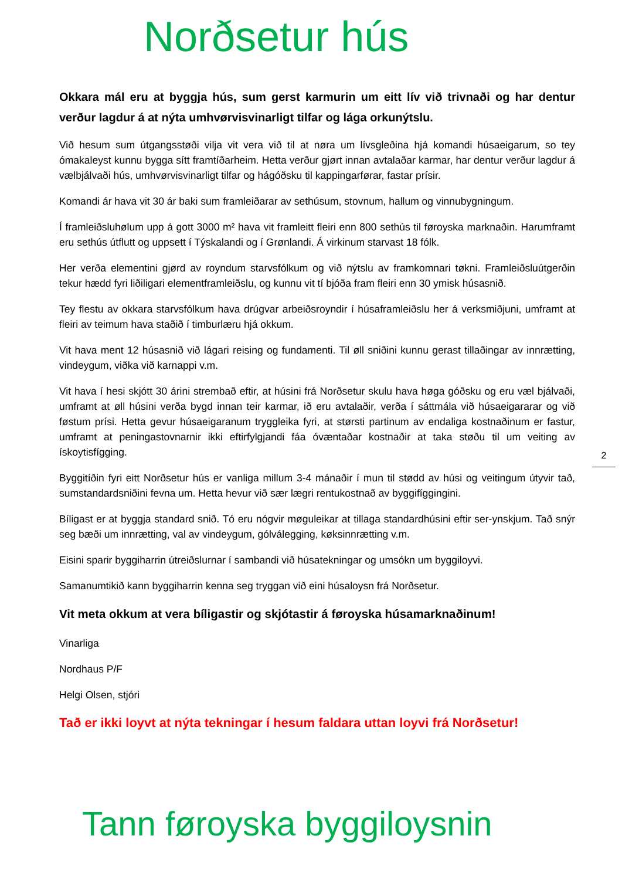Norðsetur hús
Okkara mál eru at byggja hús, sum gerst karmurin um eitt lív við trivnaði og har dentur verður lagdur á at nýta umhvørvisvinarligt tilfar og lága orkunýtslu.
Við hesum sum útgangsstøði vilja vit vera við til at nøra um lívsgleðina hjá komandi húsaeigarum, so tey ómakaleyst kunnu bygga sítt framtíðarheim. Hetta verður gjørt innan avtalaðar karmar, har dentur verður lagdur á vælbjálvaði hús, umhvørvisvinarligt tilfar og hágóðsku til kappingarførar, fastar prísir.
Komandi ár hava vit 30 ár baki sum framleiðarar av sethúsum, stovnum, hallum og vinnubygningum.
Í framleiðsluhølum upp á gott 3000 m² hava vit framleitt fleiri enn 800 sethús til føroyska marknaðin. Harumframt eru sethús útflutt og uppsett í Týskalandi og í Grønlandi. Á virkinum starvast 18 fólk.
Her verða elementini gjørd av royndum starvsfólkum og við nýtslu av framkomnari tøkni. Framleiðsluútgerðin tekur hædd fyri liðiligari elementframleiðslu, og kunnu vit tí bjóða fram fleiri enn 30 ymisk húsasnið.
Tey flestu av okkara starvsfólkum hava drúgvar arbeiðsroyndir í húsaframleiðslu her á verksmiðjuni, umframt at fleiri av teimum hava staðið í timburlæru hjá okkum.
Vit hava ment 12 húsasnið við lágari reising og fundamenti. Til øll sniðini kunnu gerast tillaðingar av innrætting, vindeygum, viðka við karnappi v.m.
Vit hava í hesi skjótt 30 árini strembað eftir, at húsini frá Norðsetur skulu hava høga góðsku og eru væl bjálvaði, umframt at øll húsini verða bygd innan teir karmar, ið eru avtalaðir, verða í sáttmála við húsaeigararar og við føstum prísi. Hetta gevur húsaeigaranum tryggleika fyri, at størsti partinum av endaliga kostnaðinum er fastur, umframt at peningastovnarnir ikki eftirfylgjandi fáa óvæntaðar kostnaðir at taka støðu til um veiting av ískoytisfígging.
Byggitíðin fyri eitt Norðsetur hús er vanliga millum 3-4 mánaðir í mun til stødd av húsi og veitingum útyvir tað, sumstandardsniðini fevna um. Hetta hevur við sær lægri rentukostnað av byggifíggingini.
Bíligast er at byggja standard snið. Tó eru nógvir møguleikar at tillaga standardhúsini eftir ser-ynskjum. Tað snýr seg bæði um innrætting, val av vindeygum, gólválegging, køksinnrætting v.m.
Eisini sparir byggiharrin útreiðslurnar í sambandi við húsatekningar og umsókn um byggiloyvi.
Samanumtikið kann byggiharrin kenna seg tryggan við eini húsaloysn frá Norðsetur.
Vit meta okkum at vera bíligastir og skjótastir á føroyska húsamarknaðinum!
Vinarliga
Nordhaus P/F
Helgi Olsen, stjóri
Tað er ikki loyvt at nýta tekningar í hesum faldara uttan loyvi frá Norðsetur!
2
Tann føroyska byggiloysnin